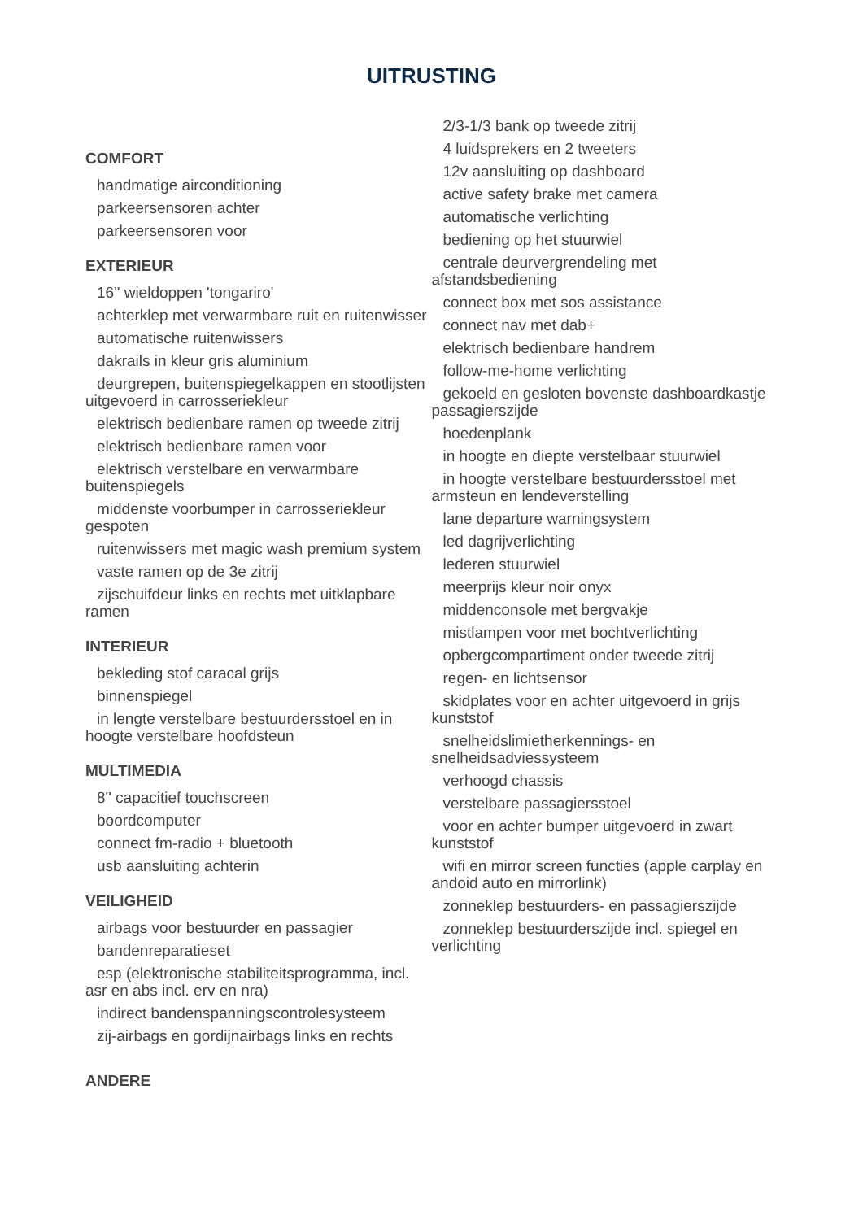UITRUSTING
COMFORT
handmatige airconditioning
parkeersensoren achter
parkeersensoren voor
EXTERIEUR
16'' wieldoppen 'tongariro'
achterklep met verwarmbare ruit en ruitenwisser
automatische ruitenwissers
dakrails in kleur gris aluminium
deurgrepen, buitenspiegelkappen en stootlijsten uitgevoerd in carrosseriekleur
elektrisch bedienbare ramen op tweede zitrij
elektrisch bedienbare ramen voor
elektrisch verstelbare en verwarmbare buitenspiegels
middenste voorbumper in carrosseriekleur gespoten
ruitenwissers met magic wash premium system
vaste ramen op de 3e zitrij
zijschuifdeur links en rechts met uitklapbare ramen
INTERIEUR
bekleding stof caracal grijs
binnenspiegel
in lengte verstelbare bestuurdersstoel en in hoogte verstelbare hoofdsteun
MULTIMEDIA
8'' capacitief touchscreen
boordcomputer
connect fm-radio + bluetooth
usb aansluiting achterin
VEILIGHEID
airbags voor bestuurder en passagier
bandenreparatieset
esp (elektronische stabiliteitsprogramma, incl. asr en abs incl. erv en nra)
indirect bandenspanningscontrolesysteem
zij-airbags en gordijnairbags links en rechts
ANDERE
2/3-1/3 bank op tweede zitrij
4 luidsprekers en 2 tweeters
12v aansluiting op dashboard
active safety brake met camera
automatische verlichting
bediening op het stuurwiel
centrale deurvergrendeling met afstandsbediening
connect box met sos assistance
connect nav met dab+
elektrisch bedienbare handrem
follow-me-home verlichting
gekoeld en gesloten bovenste dashboardkastje passagierszijde
hoedenplank
in hoogte en diepte verstelbaar stuurwiel
in hoogte verstelbare bestuurdersstoel met armsteun en lendeverstelling
lane departure warningsystem
led dagrijverlichting
lederen stuurwiel
meerprijs kleur noir onyx
middenconsole met bergvakje
mistlampen voor met bochtverlichting
opbergcompartiment onder tweede zitrij
regen- en lichtsensor
skidplates voor en achter uitgevoerd in grijs kunststof
snelheidslimietherkennings- en snelheidsadviessysteem
verhoogd chassis
verstelbare passagiersstoel
voor en achter bumper uitgevoerd in zwart kunststof
wifi en mirror screen functies (apple carplay en andoid auto en mirrorlink)
zonneklep bestuurders- en passagierszijde
zonneklep bestuurderszijde incl. spiegel en verlichting